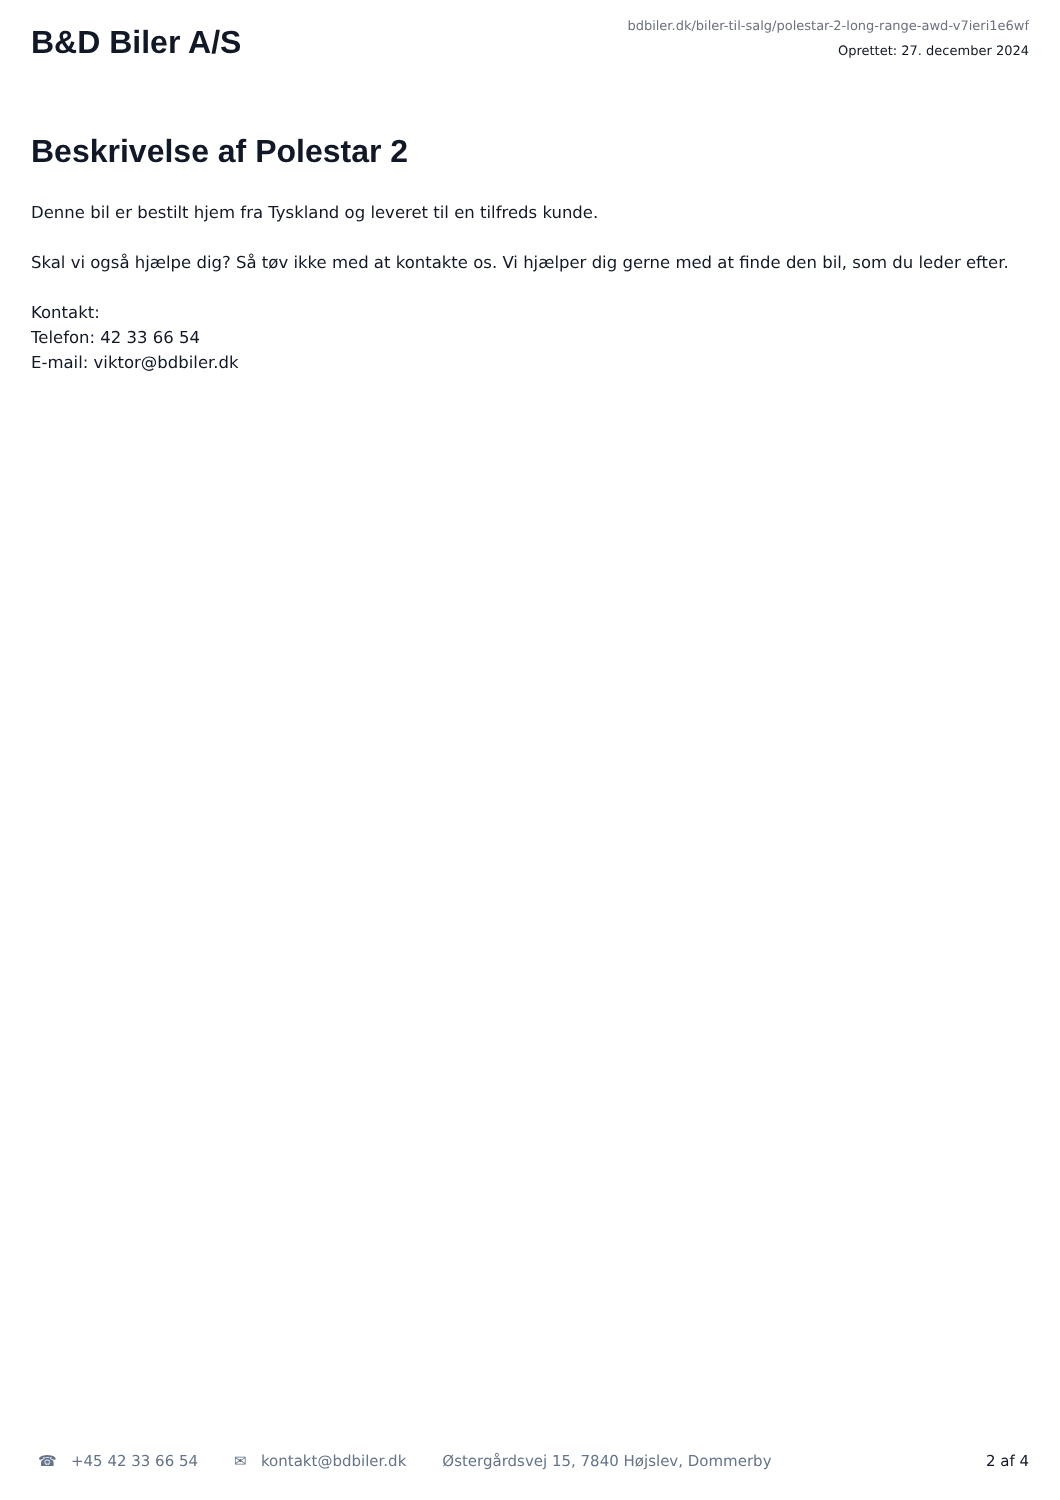B&D Biler A/S
bdbiler.dk/biler-til-salg/polestar-2-long-range-awd-v7ieri1e6wf
Oprettet: 27. december 2024
Beskrivelse af Polestar 2
Denne bil er bestilt hjem fra Tyskland og leveret til en tilfreds kunde.
Skal vi også hjælpe dig? Så tøv ikke med at kontakte os. Vi hjælper dig gerne med at finde den bil, som du leder efter.
Kontakt:
Telefon: 42 33 66 54
E-mail: viktor@bdbiler.dk
☎ +45 42 33 66 54 ✉ kontakt@bdbiler.dk Østergårdsvej 15, 7840 Højslev, Dommerby
2 af 4